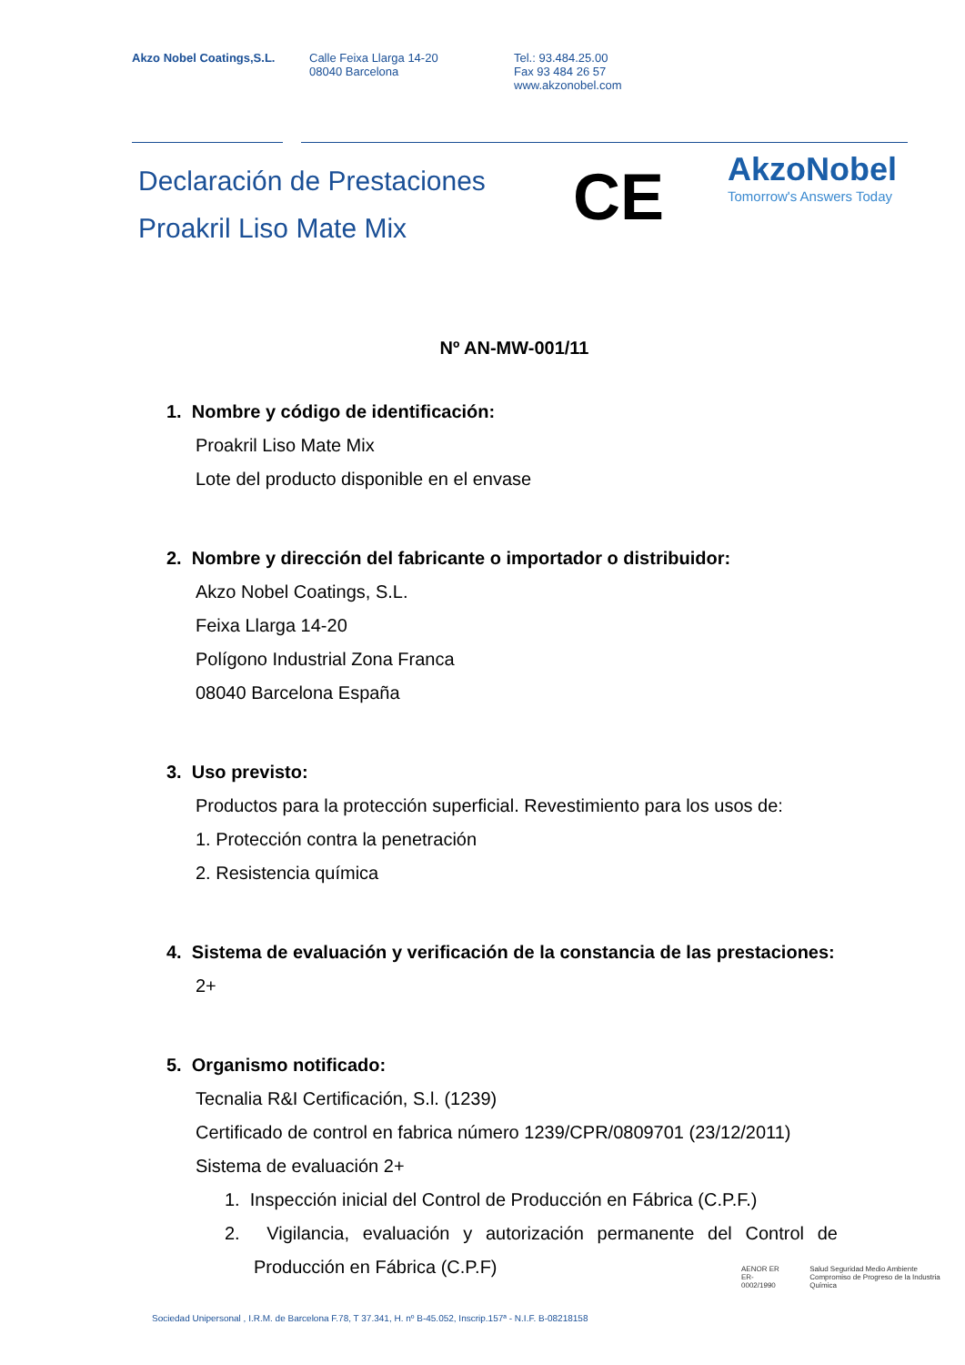Akzo Nobel Coatings,S.L. Calle Feixa Llarga 14-20
08040 Barcelona
Tel.: 93.484.25.00
Fax 93 484 26 57
www.akzonobel.com
CE
AkzoNobel
Tomorrow's Answers Today
Declaración de Prestaciones
Proakril Liso Mate Mix
Nº AN-MW-001/11
1. Nombre y código de identificación:
Proakril Liso Mate Mix
Lote del producto disponible en el envase
2. Nombre y dirección del fabricante o importador o distribuidor:
Akzo Nobel Coatings, S.L.
Feixa Llarga 14-20
Polígono Industrial Zona Franca
08040 Barcelona España
3. Uso previsto:
Productos para la protección superficial. Revestimiento para los usos de:
1. Protección contra la penetración
2. Resistencia química
4. Sistema de evaluación y verificación de la constancia de las prestaciones:
2+
5. Organismo notificado:
Tecnalia R&I Certificación, S.l. (1239)
Certificado de control en fabrica número 1239/CPR/0809701 (23/12/2011)
Sistema de evaluación 2+
1. Inspección inicial del Control de Producción en Fábrica (C.P.F.)
2. Vigilancia, evaluación y autorización permanente del Control de Producción en Fábrica (C.P.F)
AENOR ER
ER-0002/1990
Salud Seguridad Medio Ambiente
Compromiso de Progreso de la Industria Química
Sociedad Unipersonal , I.R.M. de Barcelona F.78, T 37.341, H. nº B-45.052, Inscrip.157ª - N.I.F. B-08218158